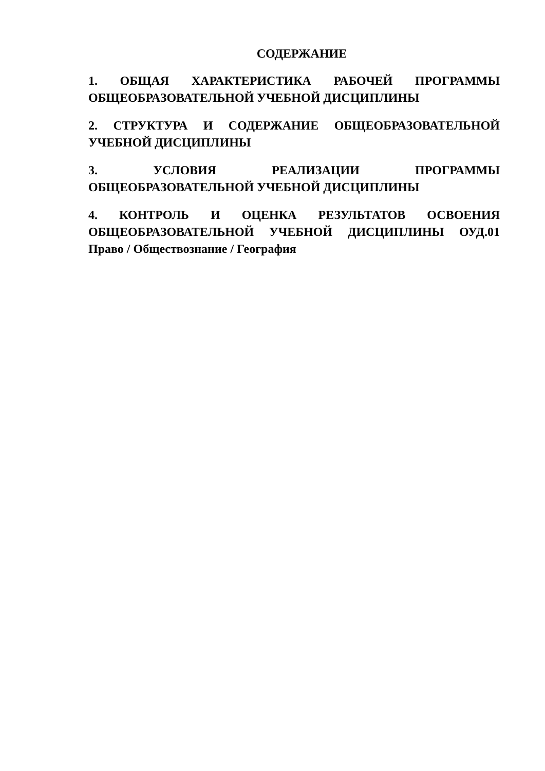СОДЕРЖАНИЕ
1. ОБЩАЯ ХАРАКТЕРИСТИКА РАБОЧЕЙ ПРОГРАММЫ ОБЩЕОБРАЗОВАТЕЛЬНОЙ УЧЕБНОЙ ДИСЦИПЛИНЫ
2. СТРУКТУРА И СОДЕРЖАНИЕ ОБЩЕОБРАЗОВАТЕЛЬНОЙ УЧЕБНОЙ ДИСЦИПЛИНЫ
3. УСЛОВИЯ РЕАЛИЗАЦИИ ПРОГРАММЫ ОБЩЕОБРАЗОВАТЕЛЬНОЙ УЧЕБНОЙ ДИСЦИПЛИНЫ
4. КОНТРОЛЬ И ОЦЕНКА РЕЗУЛЬТАТОВ ОСВОЕНИЯ ОБЩЕОБРАЗОВАТЕЛЬНОЙ УЧЕБНОЙ ДИСЦИПЛИНЫ ОУД.01 Право / Обществознание / География